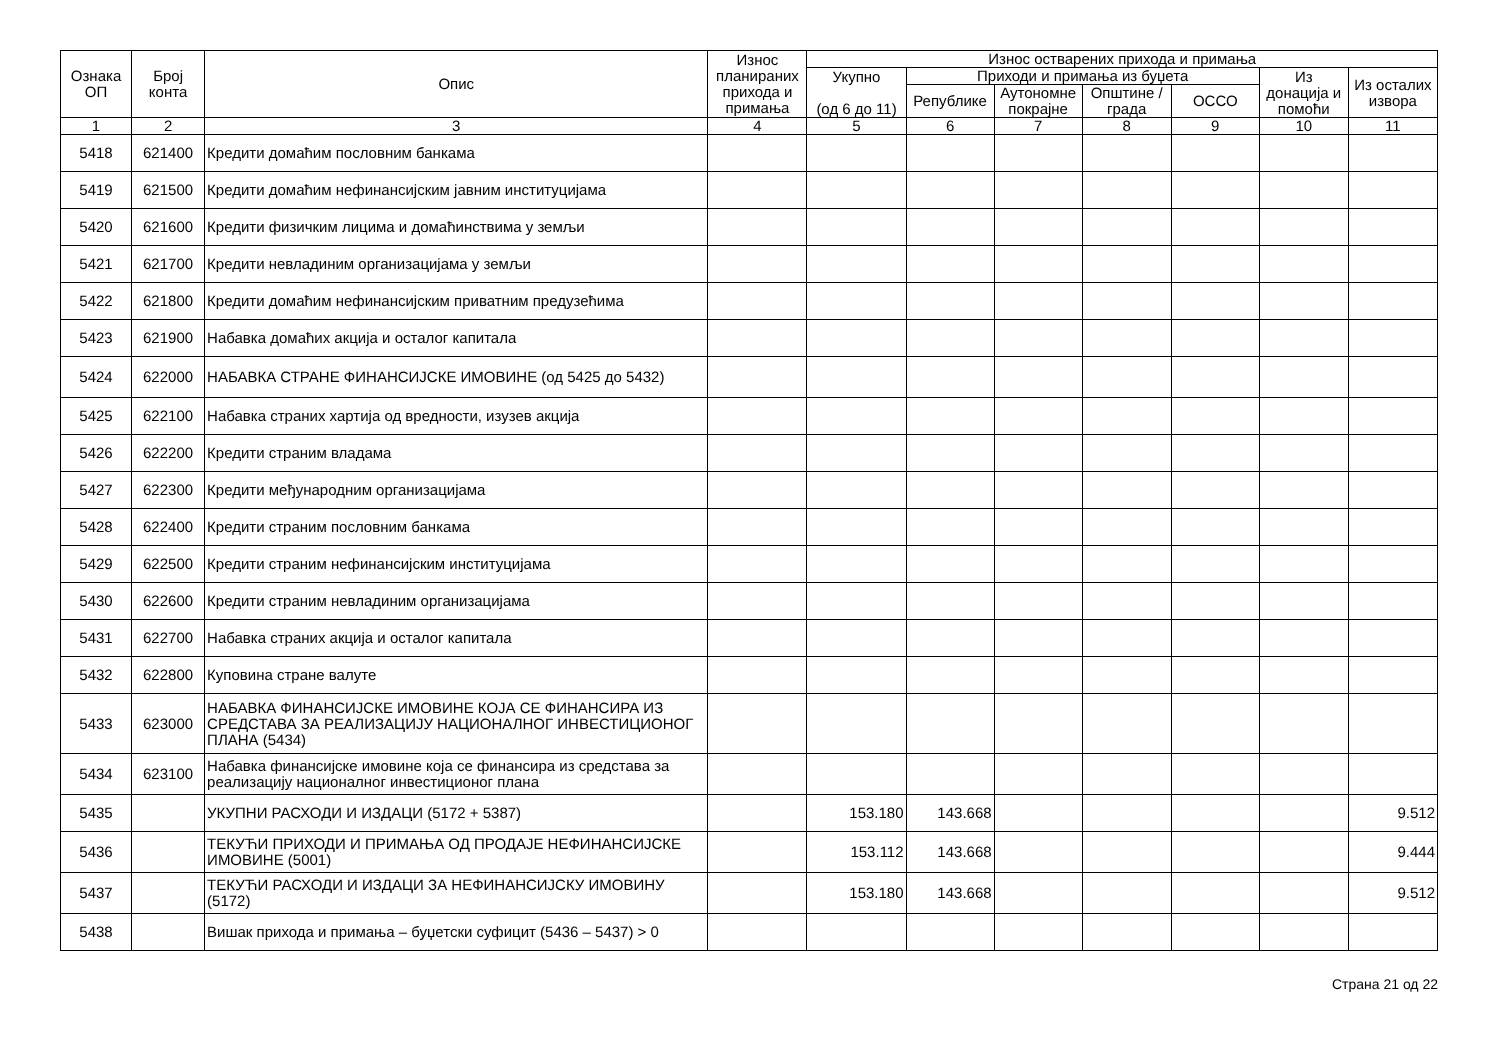| Ознака ОП | Број конта | Опис | Износ планираних прихода и примања | Износ остварених прихода и примања | | | | | | |
| --- | --- | --- | --- | --- | --- | --- | --- | --- | --- | --- |
| | | | | Укупно (од 6 до 11) | Приходи и примања из буџета | | | | Из донација и помоћи | Из осталих извора |
| | | | | | Републике | Аутономне покрајне | Општине / града | ОССО | | |
| 1 | 2 | 3 | 4 | 5 | 6 | 7 | 8 | 9 | 10 | 11 |
| 5418 | 621400 | Кредити домаћим пословним банкама | | | | | | | | |
| 5419 | 621500 | Кредити домаћим нефинансијским јавним институцијама | | | | | | | | |
| 5420 | 621600 | Кредити физичким лицима и домаћинствима у земљи | | | | | | | | |
| 5421 | 621700 | Кредити невладиним организацијама у земљи | | | | | | | | |
| 5422 | 621800 | Кредити домаћим нефинансијским приватним предузећима | | | | | | | | |
| 5423 | 621900 | Набавка домаћих акција и осталог капитала | | | | | | | | |
| 5424 | 622000 | НАБАВКА СТРАНЕ ФИНАНСИЈСКЕ ИМОВИНЕ (од 5425 до 5432) | | | | | | | | |
| 5425 | 622100 | Набавка страних хартија од вредности, изузев акција | | | | | | | | |
| 5426 | 622200 | Кредити страним владама | | | | | | | | |
| 5427 | 622300 | Кредити међународним организацијама | | | | | | | | |
| 5428 | 622400 | Кредити страним пословним банкама | | | | | | | | |
| 5429 | 622500 | Кредити страним нефинансијским институцијама | | | | | | | | |
| 5430 | 622600 | Кредити страним невладиним организацијама | | | | | | | | |
| 5431 | 622700 | Набавка страних акција и осталог капитала | | | | | | | | |
| 5432 | 622800 | Куповина стране валуте | | | | | | | | |
| 5433 | 623000 | НАБАВКА ФИНАНСИЈСКЕ ИМОВИНЕ КОЈА СЕ ФИНАНСИРА ИЗ СРЕДСТАВА ЗА РЕАЛИЗАЦИЈУ НАЦИОНАЛНОГ ИНВЕСТИЦИОНОГ ПЛАНА (5434) | | | | | | | | |
| 5434 | 623100 | Набавка финансијске имовине која се финансира из средстава за реализацију националног инвестиционог плана | | | | | | | | |
| 5435 | | УКУПНИ РАСХОДИ И ИЗДАЦИ (5172 + 5387) | | 153.180 | 143.668 | | | | | 9.512 |
| 5436 | | ТЕКУЋИ ПРИХОДИ И ПРИМАЊА ОД ПРОДАЈЕ НЕФИНАНСИЈСКЕ ИМОВИНЕ (5001) | | 153.112 | 143.668 | | | | | 9.444 |
| 5437 | | ТЕКУЋИ РАСХОДИ И ИЗДАЦИ ЗА НЕФИНАНСИЈСКУ ИМОВИНУ (5172) | | 153.180 | 143.668 | | | | | 9.512 |
| 5438 | | Вишак прихода и примања – буџетски суфицит (5436 – 5437) > 0 | | | | | | | | |
Страна 21 од 22